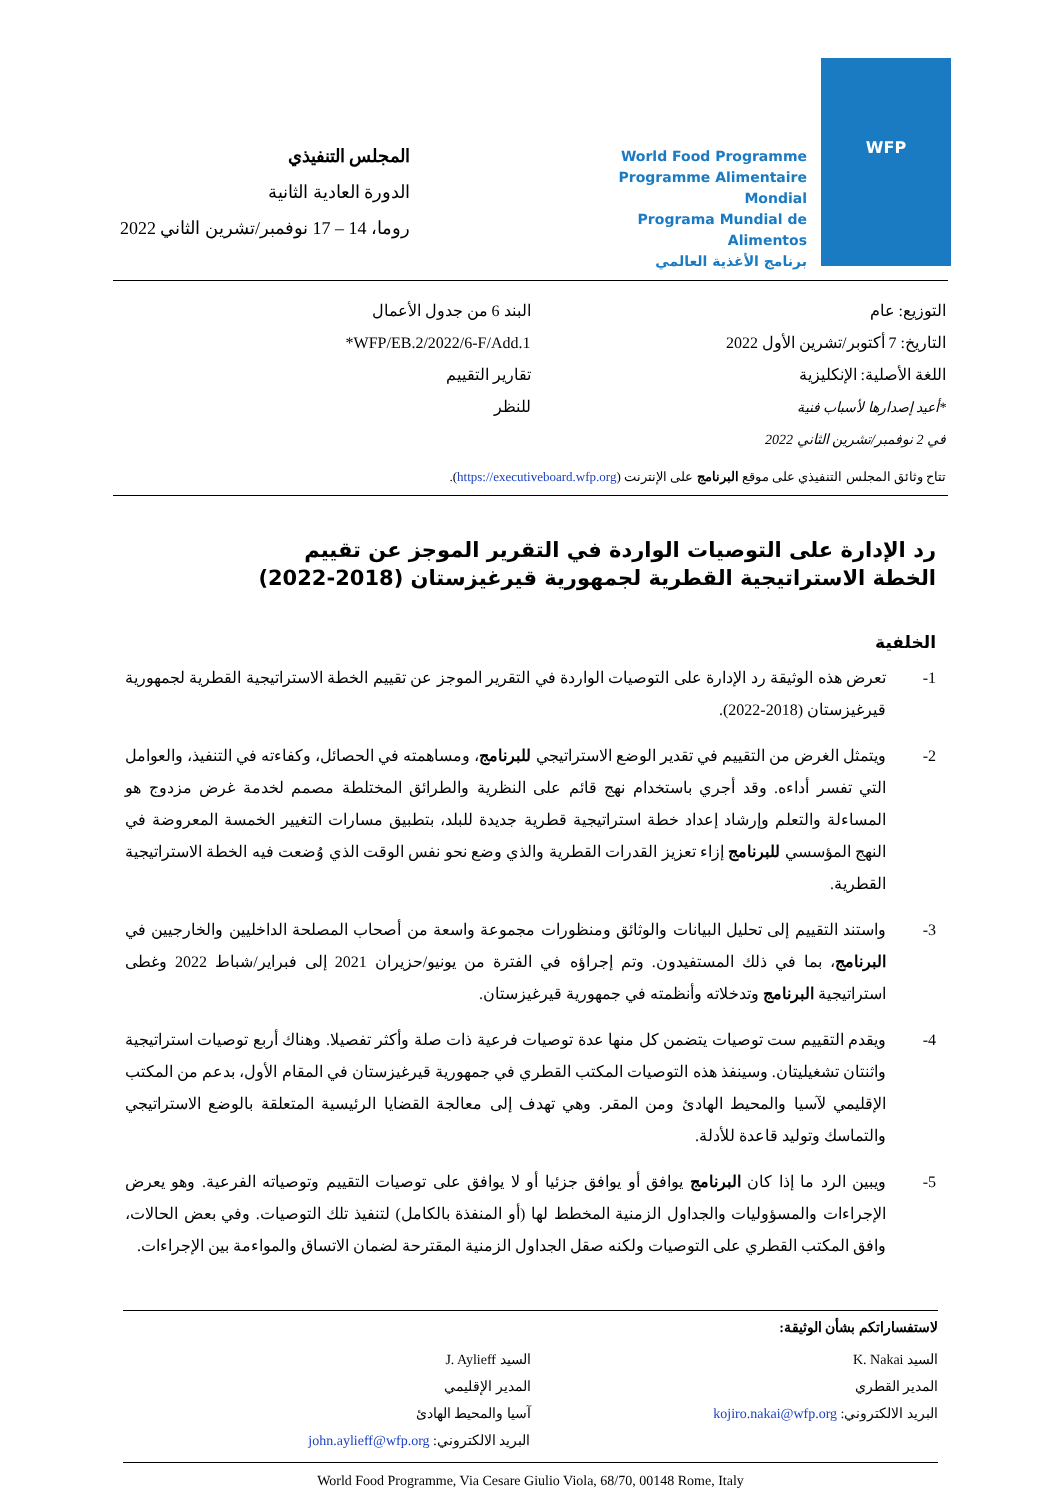WFP
World Food Programme
Programme Alimentaire Mondial
Programa Mundial de Alimentos
برنامج الأغذية العالمي
المجلس التنفيذي
الدورة العادية الثانية
روما، 14 – 17 نوفمبر/تشرين الثاني 2022
التوزيع: عام
التاريخ: 7 أكتوبر/تشرين الأول 2022
اللغة الأصلية: الإنكليزية
*أعيد إصدارها لأسباب فنية
في 2 نوفمبر/تشرين الثاني 2022
البند 6 من جدول الأعمال
WFP/EB.2/2022/6-F/Add.1*
تقارير التقييم
للنظر
تتاح وثائق المجلس التنفيذي على موقع البرنامج على الإنترنت (https://executiveboard.wfp.org).
رد الإدارة على التوصيات الواردة في التقرير الموجز عن تقييم
الخطة الاستراتيجية القطرية لجمهورية قيرغيزستان (2018-2022)
الخلفية
1- تعرض هذه الوثيقة رد الإدارة على التوصيات الواردة في التقرير الموجز عن تقييم الخطة الاستراتيجية القطرية لجمهورية قيرغيزستان (2018-2022).
2- ويتمثل الغرض من التقييم في تقدير الوضع الاستراتيجي للبرنامج، ومساهمته في الحصائل، وكفاءته في التنفيذ، والعوامل التي تفسر أداءه. وقد أجري باستخدام نهج قائم على النظرية والطرائق المختلطة مصمم لخدمة غرض مزدوج هو المساءلة والتعلم وإرشاد إعداد خطة استراتيجية قطرية جديدة للبلد، بتطبيق مسارات التغيير الخمسة المعروضة في النهج المؤسسي للبرنامج إزاء تعزيز القدرات القطرية والذي وضع نحو نفس الوقت الذي وُضعت فيه الخطة الاستراتيجية القطرية.
3- واستند التقييم إلى تحليل البيانات والوثائق ومنظورات مجموعة واسعة من أصحاب المصلحة الداخليين والخارجيين في البرنامج، بما في ذلك المستفيدون. وتم إجراؤه في الفترة من يونيو/حزيران 2021 إلى فبراير/شباط 2022 وغطى استراتيجية البرنامج وتدخلاته وأنظمته في جمهورية قيرغيزستان.
4- ويقدم التقييم ست توصيات يتضمن كل منها عدة توصيات فرعية ذات صلة وأكثر تفصيلا. وهناك أربع توصيات استراتيجية واثنتان تشغيليتان. وسينفذ هذه التوصيات المكتب القطري في جمهورية قيرغيزستان في المقام الأول، بدعم من المكتب الإقليمي لآسيا والمحيط الهادئ ومن المقر. وهي تهدف إلى معالجة القضايا الرئيسية المتعلقة بالوضع الاستراتيجي والتماسك وتوليد قاعدة للأدلة.
5- ويبين الرد ما إذا كان البرنامج يوافق أو يوافق جزئيا أو لا يوافق على توصيات التقييم وتوصياته الفرعية. وهو يعرض الإجراءات والمسؤوليات والجداول الزمنية المخطط لها (أو المنفذة بالكامل) لتنفيذ تلك التوصيات. وفي بعض الحالات، وافق المكتب القطري على التوصيات ولكنه صقل الجداول الزمنية المقترحة لضمان الاتساق والمواءمة بين الإجراءات.
لاستفساراتكم بشأن الوثيقة:
السيد K. Nakai
المدير القطري
البريد الالكتروني: kojiro.nakai@wfp.org
السيد J. Aylieff
المدير الإقليمي
آسيا والمحيط الهادئ
البريد الالكتروني: john.aylieff@wfp.org
World Food Programme, Via Cesare Giulio Viola, 68/70, 00148 Rome, Italy